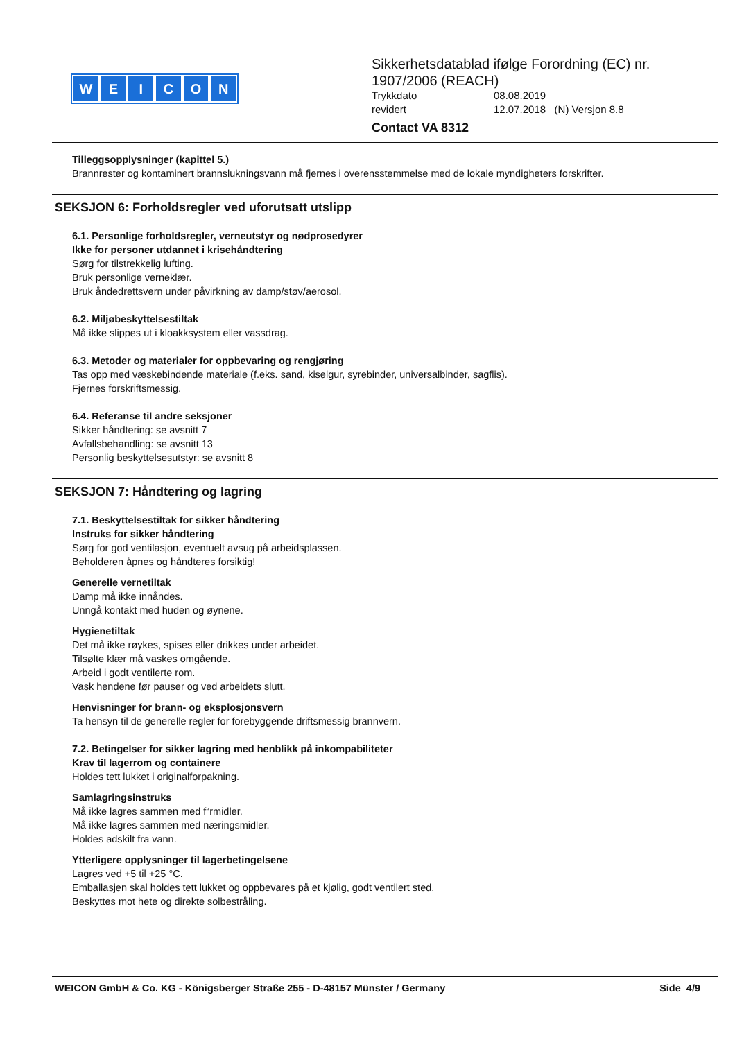WEICON
Sikkerhetsdatablad ifølge Forordning (EC) nr.
1907/2006 (REACH)
Trykkdato 08.08.2019
revidert 12.07.2018 (N) Versjon 8.8
Contact VA 8312
Tilleggsopplysninger (kapittel 5.)
Brannrester og kontaminert brannslukningsvann må fjernes i overensstemmelse med de lokale myndigheters forskrifter.
SEKSJON 6: Forholdsregler ved uforutsatt utslipp
6.1. Personlige forholdsregler, verneutstyr og nødprosedyrer
Ikke for personer utdannet i krisehåndtering
Sørg for tilstrekkelig lufting.
Bruk personlige verneklær.
Bruk åndedrettsvern under påvirkning av damp/støv/aerosol.
6.2. Miljøbeskyttelsestiltak
Må ikke slippes ut i kloakksystem eller vassdrag.
6.3. Metoder og materialer for oppbevaring og rengjøring
Tas opp med væskebindende materiale (f.eks. sand, kiselgur, syrebinder, universalbinder, sagflis).
Fjernes forskriftsmessig.
6.4. Referanse til andre seksjoner
Sikker håndtering: se avsnitt 7
Avfallsbehandling: se avsnitt 13
Personlig beskyttelsesutstyr: se avsnitt 8
SEKSJON 7: Håndtering og lagring
7.1. Beskyttelsestiltak for sikker håndtering
Instruks for sikker håndtering
Sørg for god ventilasjon, eventuelt avsug på arbeidsplassen.
Beholderen åpnes og håndteres forsiktig!
Generelle vernetiltak
Damp må ikke innåndes.
Unngå kontakt med huden og øynene.
Hygienetiltak
Det må ikke røykes, spises eller drikkes under arbeidet.
Tilsølte klær må vaskes omgående.
Arbeid i godt ventilerte rom.
Vask hendene før pauser og ved arbeidets slutt.
Henvisninger for brann- og eksplosjonsvern
Ta hensyn til de generelle regler for forebyggende driftsmessig brannvern.
7.2. Betingelser for sikker lagring med henblikk på inkompabiliteter
Krav til lagerrom og containere
Holdes tett lukket i originalforpakning.
Samlagringsinstruks
Må ikke lagres sammen med f“rmidler.
Må ikke lagres sammen med næringsmidler.
Holdes adskilt fra vann.
Ytterligere opplysninger til lagerbetingelsene
Lagres ved +5 til +25 °C.
Emballasjen skal holdes tett lukket og oppbevares på et kjølig, godt ventilert sted.
Beskyttes mot hete og direkte solbestråling.
WEICON GmbH & Co. KG - Königsberger Straße 255 - D-48157 Münster / Germany Side 4/9